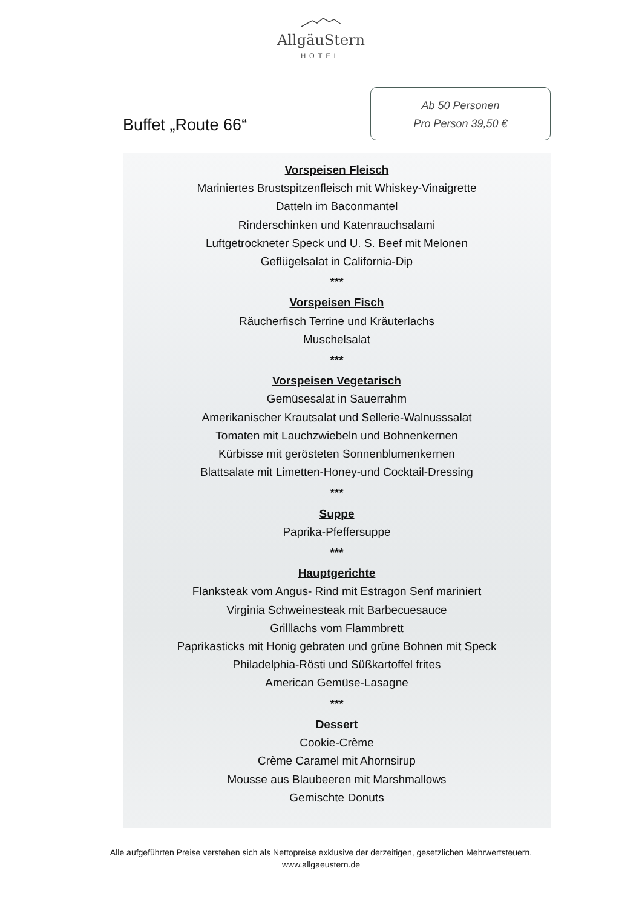AllgäuStern
HOTEL
Buffet „Route 66“
Ab 50 Personen
Pro Person 39,50 €
Vorspeisen Fleisch
Mariniertes Brustspitzenfleisch mit Whiskey-Vinaigrette
Datteln im Baconmantel
Rinderschinken und Katenrauchsalami
Luftgetrockneter Speck und U. S. Beef mit Melonen
Geflügelsalat in California-Dip
***
Vorspeisen Fisch
Räucherfisch Terrine und Kräuterlachs
Muschelsalat
***
Vorspeisen Vegetarisch
Gemüsesalat in Sauerrahm
Amerikanischer Krautsalat und Sellerie-Walnusssalat
Tomaten mit Lauchzwiebeln und Bohnenkernen
Kürbisse mit gerösteten Sonnenblumenkernen
Blattsalate mit Limetten-Honey-und Cocktail-Dressing
***
Suppe
Paprika-Pfeffersuppe
***
Hauptgerichte
Flanksteak vom Angus- Rind mit Estragon Senf mariniert
Virginia Schweinesteak mit Barbecuesauce
Grilllachs vom Flammbrett
Paprikasticks mit Honig gebraten und grüne Bohnen mit Speck
Philadelphia-Rösti und Süßkartoffel frites
American Gemüse-Lasagne
***
Dessert
Cookie-Crème
Crème Caramel mit Ahornsirup
Mousse aus Blaubeeren mit Marshmallows
Gemischte Donuts
Alle aufgeführten Preise verstehen sich als Nettopreise exklusive der derzeitigen, gesetzlichen Mehrwertsteuern.
www.allgaeustern.de